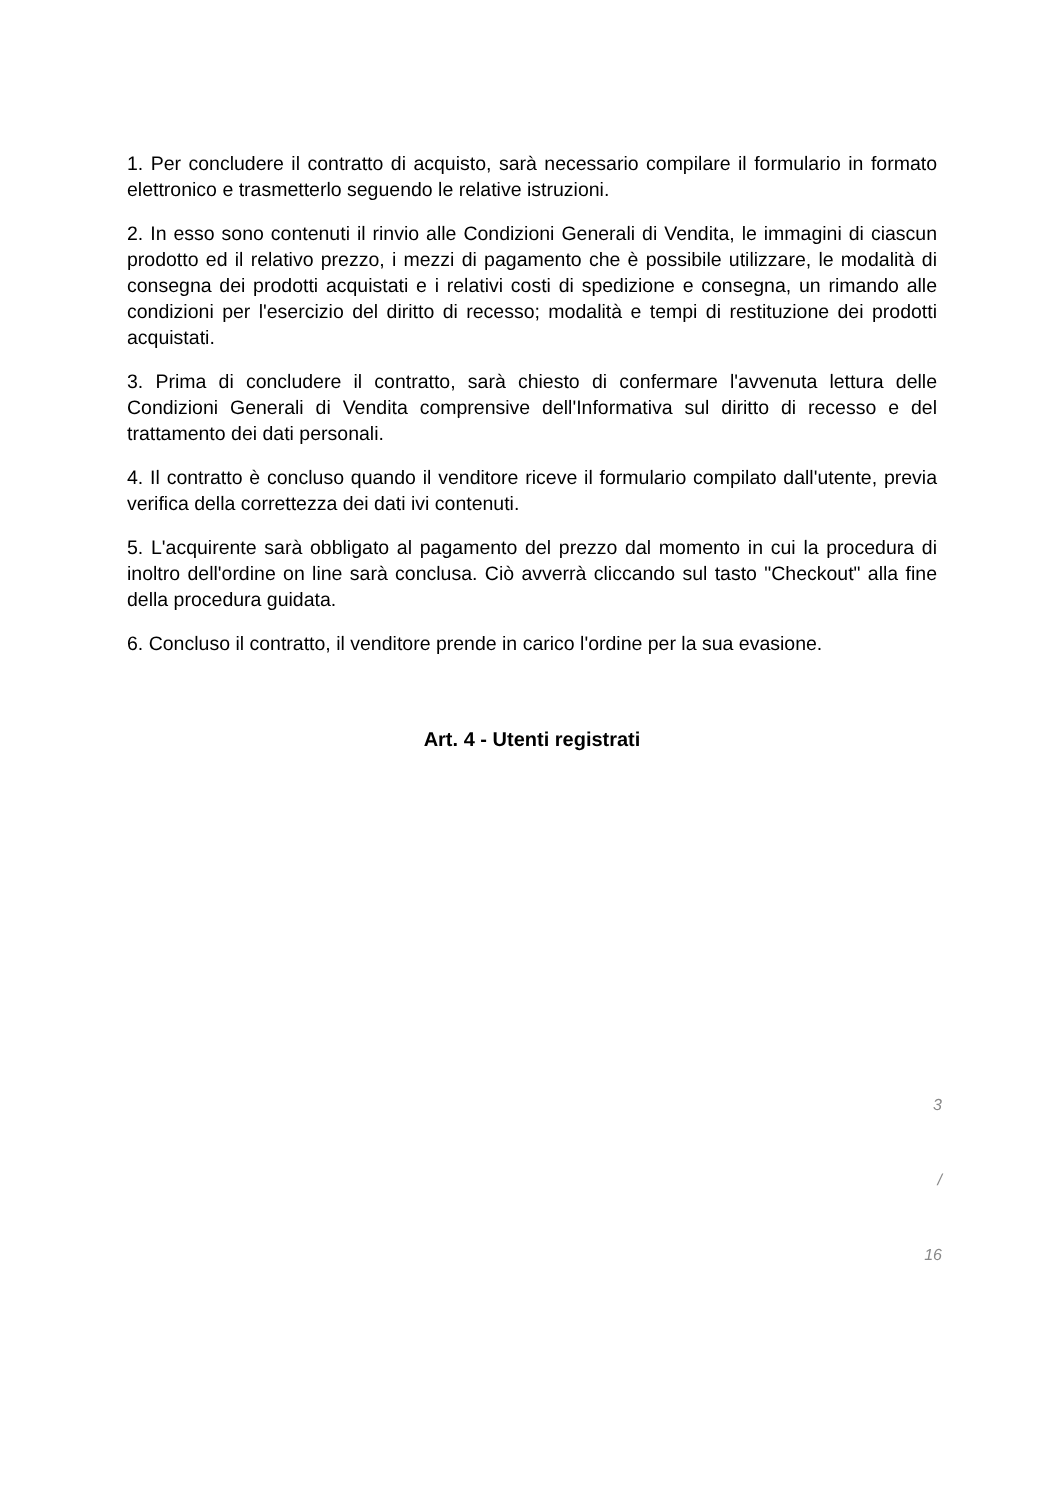1. Per concludere il contratto di acquisto, sarà necessario compilare il formulario in formato elettronico e trasmetterlo seguendo le relative istruzioni.
2. In esso sono contenuti il rinvio alle Condizioni Generali di Vendita, le immagini di ciascun prodotto ed il relativo prezzo, i mezzi di pagamento che è possibile utilizzare, le modalità di consegna dei prodotti acquistati e i relativi costi di spedizione e consegna, un rimando alle condizioni per l'esercizio del diritto di recesso; modalità e tempi di restituzione dei prodotti acquistati.
3. Prima di concludere il contratto, sarà chiesto di confermare l'avvenuta lettura delle Condizioni Generali di Vendita comprensive dell'Informativa sul diritto di recesso e del trattamento dei dati personali.
4. Il contratto è concluso quando il venditore riceve il formulario compilato dall'utente, previa verifica della correttezza dei dati ivi contenuti.
5. L'acquirente sarà obbligato al pagamento del prezzo dal momento in cui la procedura di inoltro dell'ordine on line sarà conclusa. Ciò avverrà cliccando sul tasto "Checkout" alla fine della procedura guidata.
6. Concluso il contratto, il venditore prende in carico l'ordine per la sua evasione.
Art. 4 - Utenti registrati
3
/
16